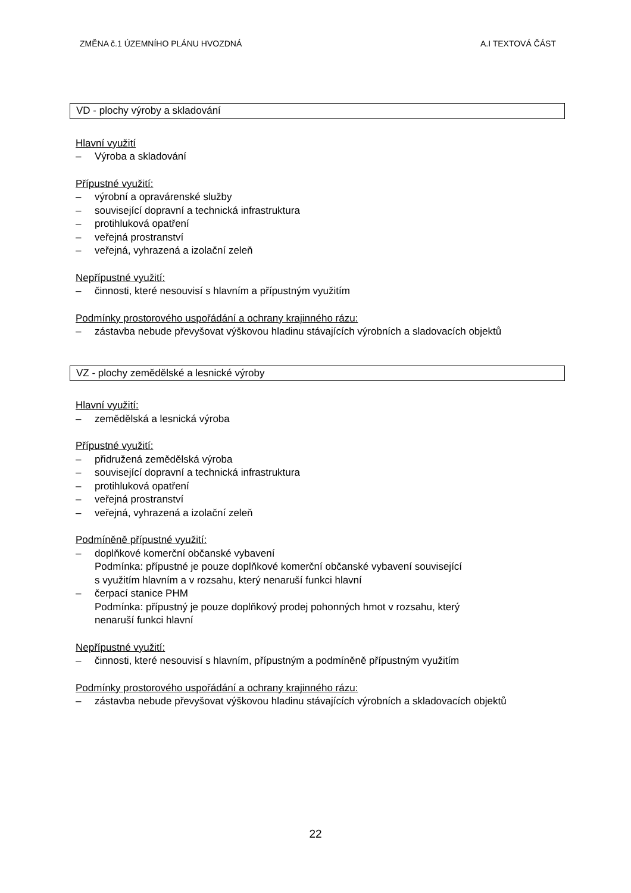ZMĚNA č.1 ÚZEMNÍHO PLÁNU HVOZDNÁ A.I TEXTOVÁ ČÁST
VD - plochy výroby a skladování
Hlavní využití
– Výroba a skladování
Přípustné využití:
– výrobní a opravárenské služby
– související dopravní a technická infrastruktura
– protihluková opatření
– veřejná prostranství
– veřejná, vyhrazená a izolační zeleň
Nepřípustné využití:
– činnosti, které nesouvisí s hlavním a přípustným využitím
Podmínky prostorového uspořádání a ochrany krajinného rázu:
– zástavba nebude převyšovat výškovou hladinu stávajících výrobních a sladovacích objektů
VZ - plochy zemědělské a lesnické výroby
Hlavní využití:
– zemědělská a lesnická výroba
Přípustné využití:
– přidružená zemědělská výroba
– související dopravní a technická infrastruktura
– protihluková opatření
– veřejná prostranství
– veřejná, vyhrazená a izolační zeleň
Podmíněně přípustné využití:
– doplňkové komerční občanské vybavení
Podmínka: přípustné je pouze doplňkové komerční občanské vybavení související
s využitím hlavním a v rozsahu, který nenaruší funkci hlavní
– čerpací stanice PHM
Podmínka: přípustný je pouze doplňkový prodej pohonných hmot v rozsahu, který
nenaruší funkci hlavní
Nepřípustné využití:
– činnosti, které nesouvisí s hlavním, přípustným a podmíněně přípustným využitím
Podmínky prostorového uspořádání a ochrany krajinného rázu:
– zástavba nebude převyšovat výškovou hladinu stávajících výrobních a skladovacích objektů
22